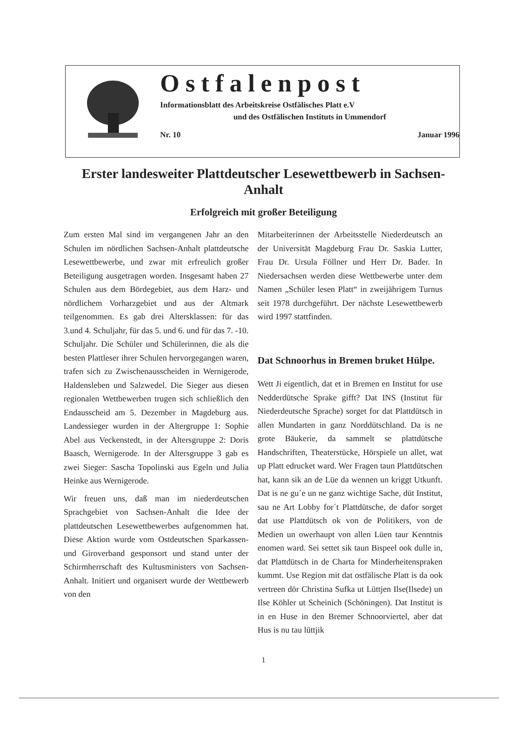Ostfalenpost
Informationsblatt des Arbeitskreise Ostfälisches Platt e.V
und des Ostfälischen Instituts in Ummendorf
Nr. 10 Januar 1996
Erster landesweiter Plattdeutscher Lesewettbewerb in Sachsen-Anhalt
Erfolgreich mit großer Beteiligung
Zum ersten Mal sind im vergangenen Jahr an den Schulen im nördlichen Sachsen-Anhalt plattdeutsche Lesewettbewerbe, und zwar mit erfreulich großer Beteiligung ausgetragen worden. Insgesamt haben 27 Schulen aus dem Bördegebiet, aus dem Harz- und nördlichem Vorharzgebiet und aus der Altmark teilgenommen. Es gab drei Altersklassen: für das 3.und 4. Schuljahr, für das 5. und 6. und für das 7. -10. Schuljahr. Die Schüler und Schülerinnen, die als die besten Plattleser ihrer Schulen hervorgegangen waren, trafen sich zu Zwischenausscheiden in Wernigerode, Haldensleben und Salzwedel. Die Sieger aus diesen regionalen Wettbewerben trugen sich schließlich den Endausscheid am 5. Dezember in Magdeburg aus. Landessieger wurden in der Altergruppe 1: Sophie Abel aus Veckenstedt, in der Altersgruppe 2: Doris Baasch, Wernigerode. In der Altersgruppe 3 gab es zwei Sieger: Sascha Topolinski aus Egeln und Julia Heinke aus Wernigerode.
Wir freuen uns, daß man im niederdeutschen Sprachgebiet von Sachsen-Anhalt die Idee der plattdeutschen Lesewettbewerbes aufgenommen hat. Diese Aktion wurde vom Ostdeutschen Sparkassen- und Giroverband gesponsort und stand unter der Schirmherrschaft des Kultusministers von Sachsen-Anhalt. Initiert und organisert wurde der Wettbewerb von den
Mitarbeiterinnen der Arbeitsstelle Niederdeutsch an der Universität Magdeburg Frau Dr. Saskia Lutter, Frau Dr. Ursula Föllner und Herr Dr. Bader. In Niedersachsen werden diese Wettbewerbe unter dem Namen „Schüler lesen Platt“ in zweijährigem Turnus seit 1978 durchgeführt. Der nächste Lesewettbewerb wird 1997 stattfinden.
Dat Schnoorhus in Bremen bruket Hülpe.
Wett Ji eigentlich, dat et in Bremen en Institut for use Nedderdütsche Sprake gifft? Dat INS (Institut für Niederdeutsche Sprache) sorget for dat Plattdütsch in allen Mundarten in ganz Norddütschland. Da is ne grote Bäukerie, da sammelt se plattdütsche Handschriften, Theaterstücke, Hörspiele un allet, wat up Platt edrucket ward. Wer Fragen taun Plattdütschen hat, kann sik an de Lüe da wennen un kriggt Utkunft. Dat is ne gu´e un ne ganz wichtige Sache, düt Institut, sau ne Art Lobby for´t Plattdütsche, de dafor sorget dat use Plattdütsch ok von de Politikers, von de Medien un owerhaupt von allen Lüen taur Kenntnis enomen ward. Sei settet sik taun Bispeel ook dulle in, dat Plattdütsch in de Charta for Minderheitenspraken kummt. Use Region mit dat ostfälische Platt is da ook vertreen dör Christina Sufka ut Lüttjen Ilse(Ilsede) un Ilse Köhler ut Scheinich (Schöningen). Dat Institut is in en Huse in den Bremer Schnoorviertel, aber dat Hus is nu tau lüttjik
1